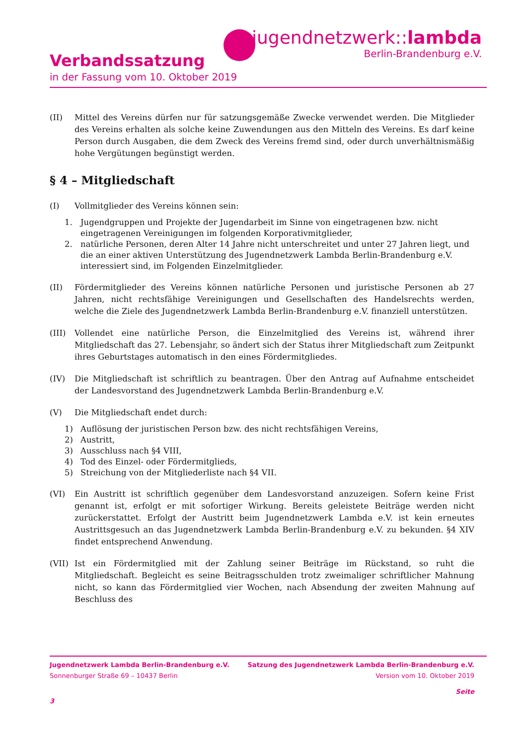jugendnetzwerk::lambda
Berlin-Brandenburg e.V.
Verbandssatzung
in der Fassung vom 10. Oktober 2019
(II) Mittel des Vereins dürfen nur für satzungsgemäße Zwecke verwendet werden. Die Mitglieder des Vereins erhalten als solche keine Zuwendungen aus den Mitteln des Vereins. Es darf keine Person durch Ausgaben, die dem Zweck des Vereins fremd sind, oder durch unverhältnismäßig hohe Vergütungen begünstigt werden.
§ 4 – Mitgliedschaft
(I) Vollmitglieder des Vereins können sein:
1. Jugendgruppen und Projekte der Jugendarbeit im Sinne von eingetragenen bzw. nicht eingetragenen Vereinigungen im folgenden Korporativmitglieder,
2. natürliche Personen, deren Alter 14 Jahre nicht unterschreitet und unter 27 Jahren liegt, und die an einer aktiven Unterstützung des Jugendnetzwerk Lambda Berlin-Brandenburg e.V. interessiert sind, im Folgenden Einzelmitglieder.
(II) Fördermitglieder des Vereins können natürliche Personen und juristische Personen ab 27 Jahren, nicht rechtsfähige Vereinigungen und Gesellschaften des Handelsrechts werden, welche die Ziele des Jugendnetzwerk Lambda Berlin-Brandenburg e.V. finanziell unterstützen.
(III) Vollendet eine natürliche Person, die Einzelmitglied des Vereins ist, während ihrer Mitgliedschaft das 27. Lebensjahr, so ändert sich der Status ihrer Mitgliedschaft zum Zeitpunkt ihres Geburtstages automatisch in den eines Fördermitgliedes.
(IV) Die Mitgliedschaft ist schriftlich zu beantragen. Über den Antrag auf Aufnahme entscheidet der Landesvorstand des Jugendnetzwerk Lambda Berlin-Brandenburg e.V.
(V) Die Mitgliedschaft endet durch:
1) Auflösung der juristischen Person bzw. des nicht rechtsfähigen Vereins,
2) Austritt,
3) Ausschluss nach §4 VIII,
4) Tod des Einzel- oder Fördermitglieds,
5) Streichung von der Mitgliederliste nach §4 VII.
(VI) Ein Austritt ist schriftlich gegenüber dem Landesvorstand anzuzeigen. Sofern keine Frist genannt ist, erfolgt er mit sofortiger Wirkung. Bereits geleistete Beiträge werden nicht zurückerstattet. Erfolgt der Austritt beim Jugendnetzwerk Lambda e.V. ist kein erneutes Austrittsgesuch an das Jugendnetzwerk Lambda Berlin-Brandenburg e.V. zu bekunden. §4 XIV findet entsprechend Anwendung.
(VII) Ist ein Fördermitglied mit der Zahlung seiner Beiträge im Rückstand, so ruht die Mitgliedschaft. Begleicht es seine Beitragsschulden trotz zweimaliger schriftlicher Mahnung nicht, so kann das Fördermitglied vier Wochen, nach Absendung der zweiten Mahnung auf Beschluss des
Jugendnetzwerk Lambda Berlin-Brandenburg e.V. Satzung des Jugendnetzwerk Lambda Berlin-Brandenburg e.V.
Sonnenburger Straße 69 – 10437 Berlin Version vom 10. Oktober 2019
Seite
3